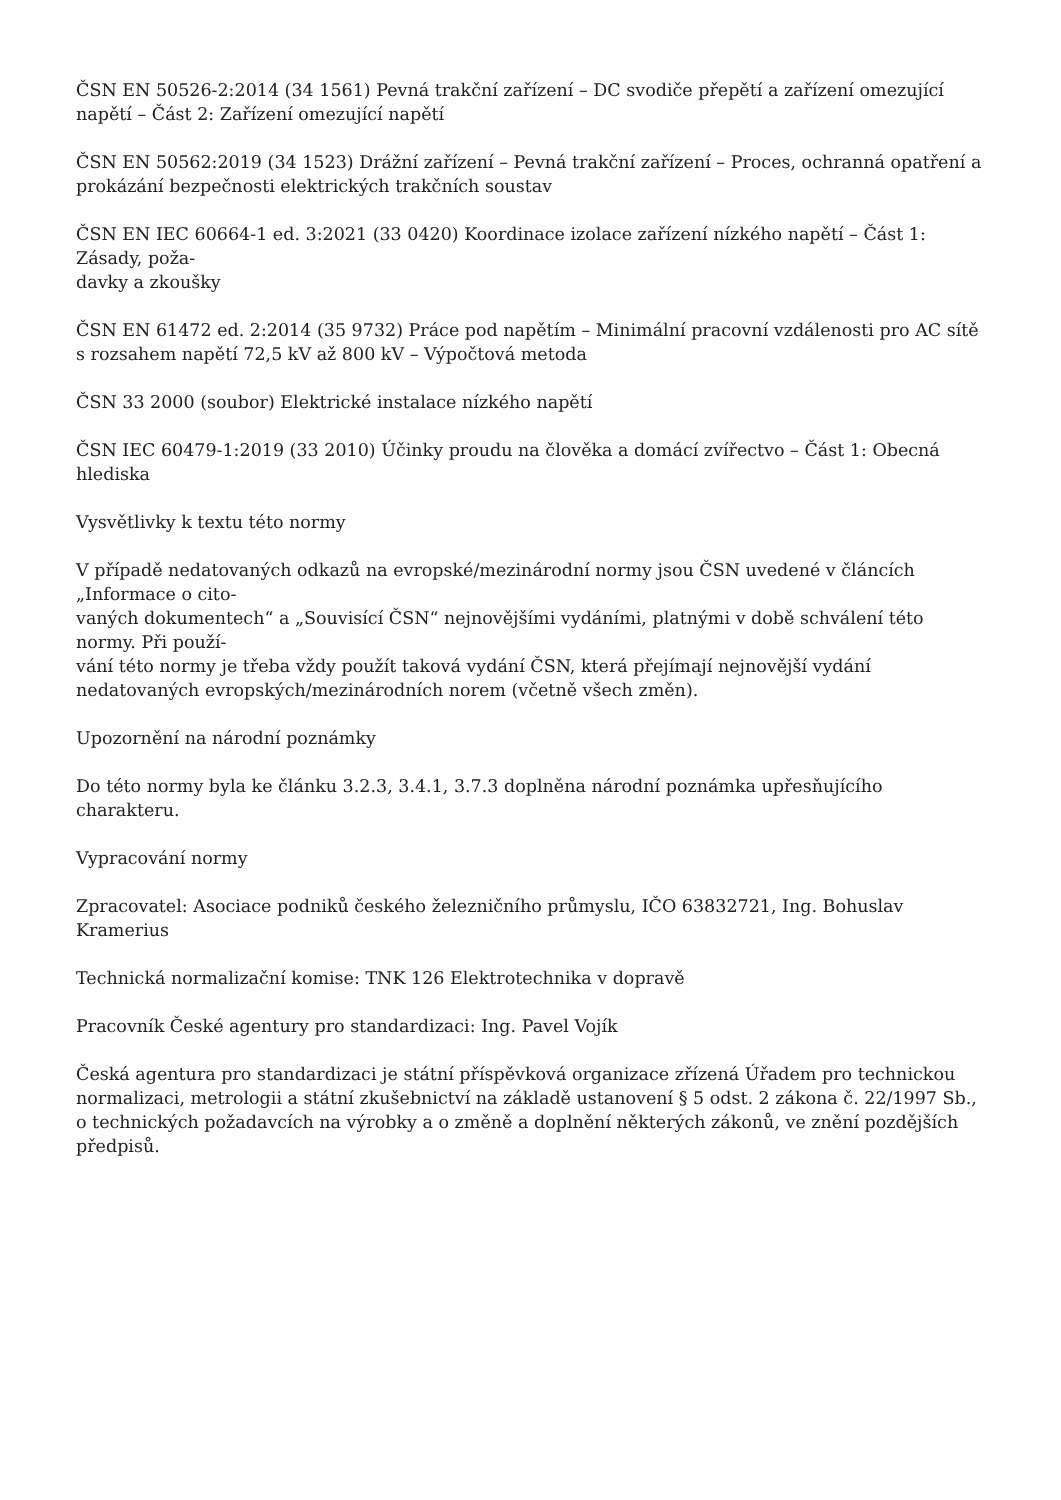ČSN EN 50526-2:2014 (34 1561) Pevná trakční zařízení – DC svodiče přepětí a zařízení omezující napětí – Část 2: Zařízení omezující napětí
ČSN EN 50562:2019 (34 1523) Drážní zařízení – Pevná trakční zařízení – Proces, ochranná opatření a prokázání bezpečnosti elektrických trakčních soustav
ČSN EN IEC 60664-1 ed. 3:2021 (33 0420) Koordinace izolace zařízení nízkého napětí – Část 1: Zásady, poža-
davky a zkoušky
ČSN EN 61472 ed. 2:2014 (35 9732) Práce pod napětím – Minimální pracovní vzdálenosti pro AC sítě s rozsahem napětí 72,5 kV až 800 kV – Výpočtová metoda
ČSN 33 2000 (soubor) Elektrické instalace nízkého napětí
ČSN IEC 60479-1:2019 (33 2010) Účinky proudu na člověka a domácí zvířectvo – Část 1: Obecná hlediska
Vysvětlivky k textu této normy
V případě nedatovaných odkazů na evropské/mezinárodní normy jsou ČSN uvedené v článcích „Informace o cito-
vaných dokumentech“ a „Souvisící ČSN“ nejnovějšími vydáními, platnými v době schválení této normy. Při použí-
vání této normy je třeba vždy použít taková vydání ČSN, která přejímají nejnovější vydání nedatovaných evropských/mezinárodních norem (včetně všech změn).
Upozornění na národní poznámky
Do této normy byla ke článku 3.2.3, 3.4.1, 3.7.3 doplněna národní poznámka upřesňujícího charakteru.
Vypracování normy
Zpracovatel: Asociace podniků českého železničního průmyslu, IČO 63832721, Ing. Bohuslav Kramerius
Technická normalizační komise: TNK 126 Elektrotechnika v dopravě
Pracovník České agentury pro standardizaci: Ing. Pavel Vojík
Česká agentura pro standardizaci je státní příspěvková organizace zřízená Úřadem pro technickou normalizaci, metrologii a státní zkušebnictví na základě ustanovení § 5 odst. 2 zákona č. 22/1997 Sb., o technických požadavcích na výrobky a o změně a doplnění některých zákonů, ve znění pozdějších předpisů.